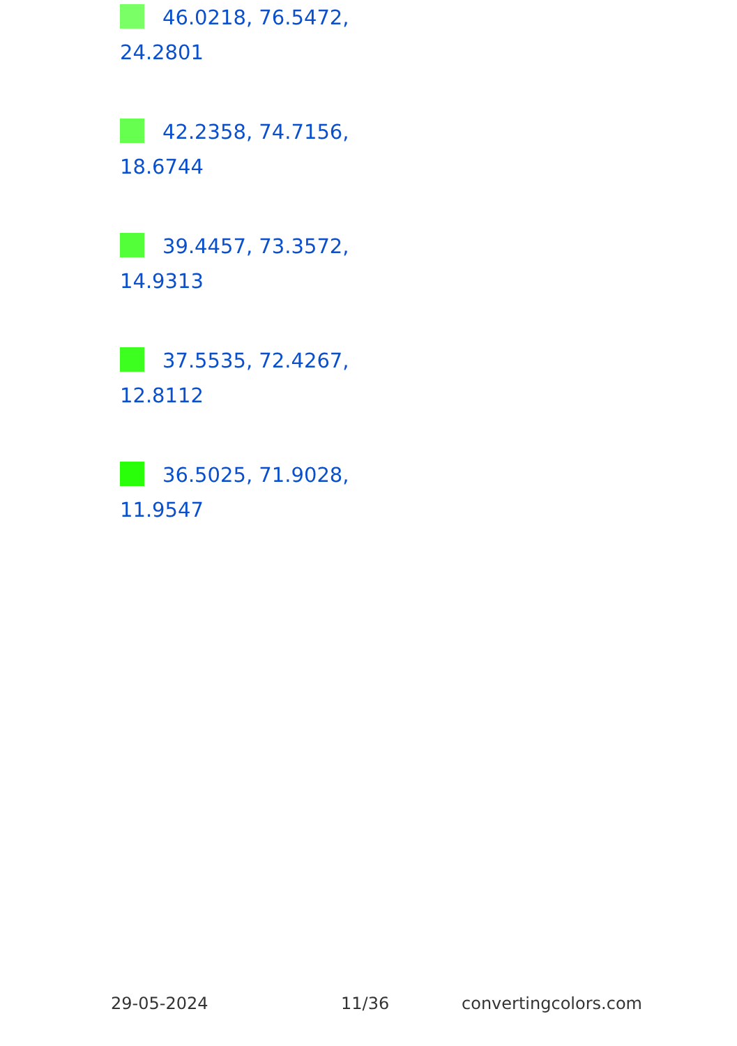46.0218, 76.5472, 24.2801
42.2358, 74.7156, 18.6744
39.4457, 73.3572, 14.9313
37.5535, 72.4267, 12.8112
36.5025, 71.9028, 11.9547
29-05-2024 11/36 convertingcolors.com